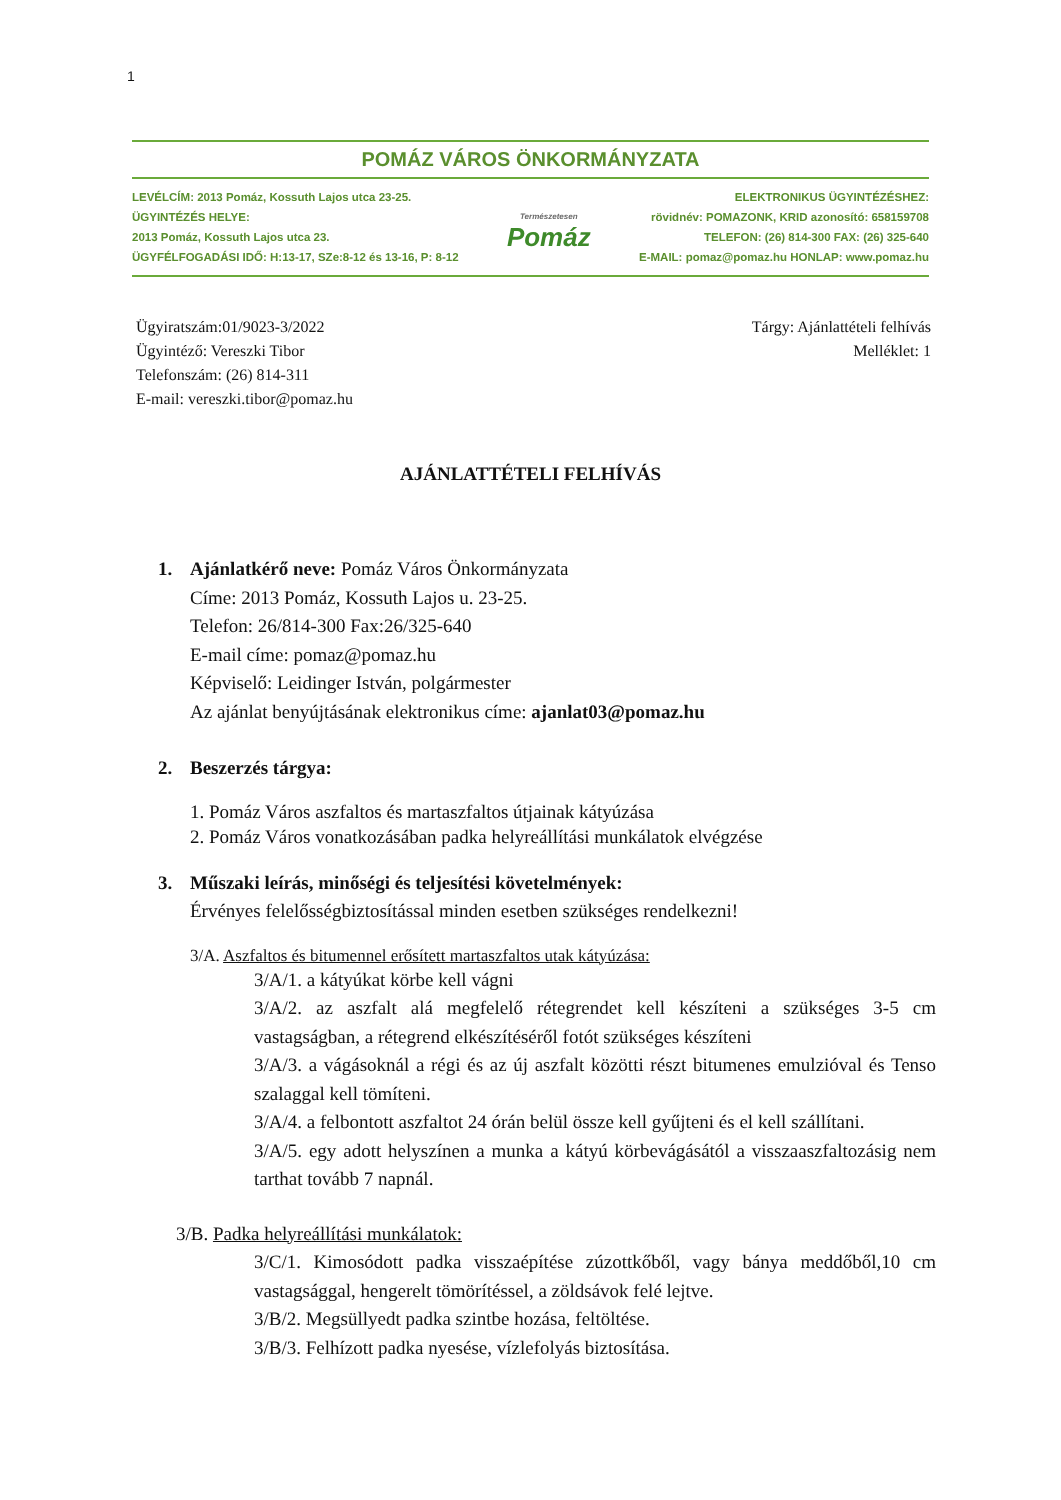1
POMÁZ VÁROS ÖNKORMÁNYZATA
LEVÉLCÍM: 2013 Pomáz, Kossuth Lajos utca 23-25.
ÜGYINTÉZÉS HELYE:
2013 Pomáz, Kossuth Lajos utca 23.
ÜGYFÉLFOGADÁSI IDŐ: H:13-17, SZe:8-12 és 13-16, P: 8-12
Természetesen
Pomáz
ELEKTRONIKUS ÜGYINTÉZÉSHEZ:
rövidnév: POMAZONK, KRID azonosító: 658159708
TELEFON: (26) 814-300 FAX: (26) 325-640
E-MAIL: pomaz@pomaz.hu HONLAP: www.pomaz.hu
Ügyiratszám:01/9023-3/2022
Ügyintéző: Vereszki Tibor
Telefonszám: (26) 814-311
E-mail: vereszki.tibor@pomaz.hu
Tárgy: Ajánlattételi felhívás
Melléklet: 1
AJÁNLATTÉTELI FELHÍVÁS
1. Ajánlatkérő neve: Pomáz Város Önkormányzata
Címe: 2013 Pomáz, Kossuth Lajos u. 23-25.
Telefon: 26/814-300 Fax:26/325-640
E-mail címe: pomaz@pomaz.hu
Képviselő: Leidinger István, polgármester
Az ajánlat benyújtásának elektronikus címe: ajanlat03@pomaz.hu
2. Beszerzés tárgya:
1. Pomáz Város aszfaltos és martaszfaltos útjainak kátyúzása
2. Pomáz Város vonatkozásában padka helyreállítási munkálatok elvégzése
3. Műszaki leírás, minőségi és teljesítési követelmények:
Érvényes felelősségbiztosítással minden esetben szükséges rendelkezni!
3/A. Aszfaltos és bitumennel erősített martaszfaltos utak kátyúzása:
3/A/1. a kátyúkat körbe kell vágni
3/A/2. az aszfalt alá megfelelő rétegrendet kell készíteni a szükséges 3-5 cm vastagságban, a rétegrend elkészítéséről fotót szükséges készíteni
3/A/3. a vágásoknál a régi és az új aszfalt közötti részt bitumenes emulzióval és Tenso szalaggal kell tömíteni.
3/A/4. a felbontott aszfaltot 24 órán belül össze kell gyűjteni és el kell szállítani.
3/A/5. egy adott helyszínen a munka a kátyú körbevágásától a visszaaszfaltozásig nem tarthat tovább 7 napnál.
3/B. Padka helyreállítási munkálatok:
3/C/1. Kimosódott padka visszaépítése zúzottkőből, vagy bánya meddőből,10 cm vastagsággal, hengerelt tömörítéssel, a zöldsávok felé lejtve.
3/B/2. Megsüllyedt padka szintbe hozása, feltöltése.
3/B/3. Felhízott padka nyesése, vízlefolyás biztosítása.